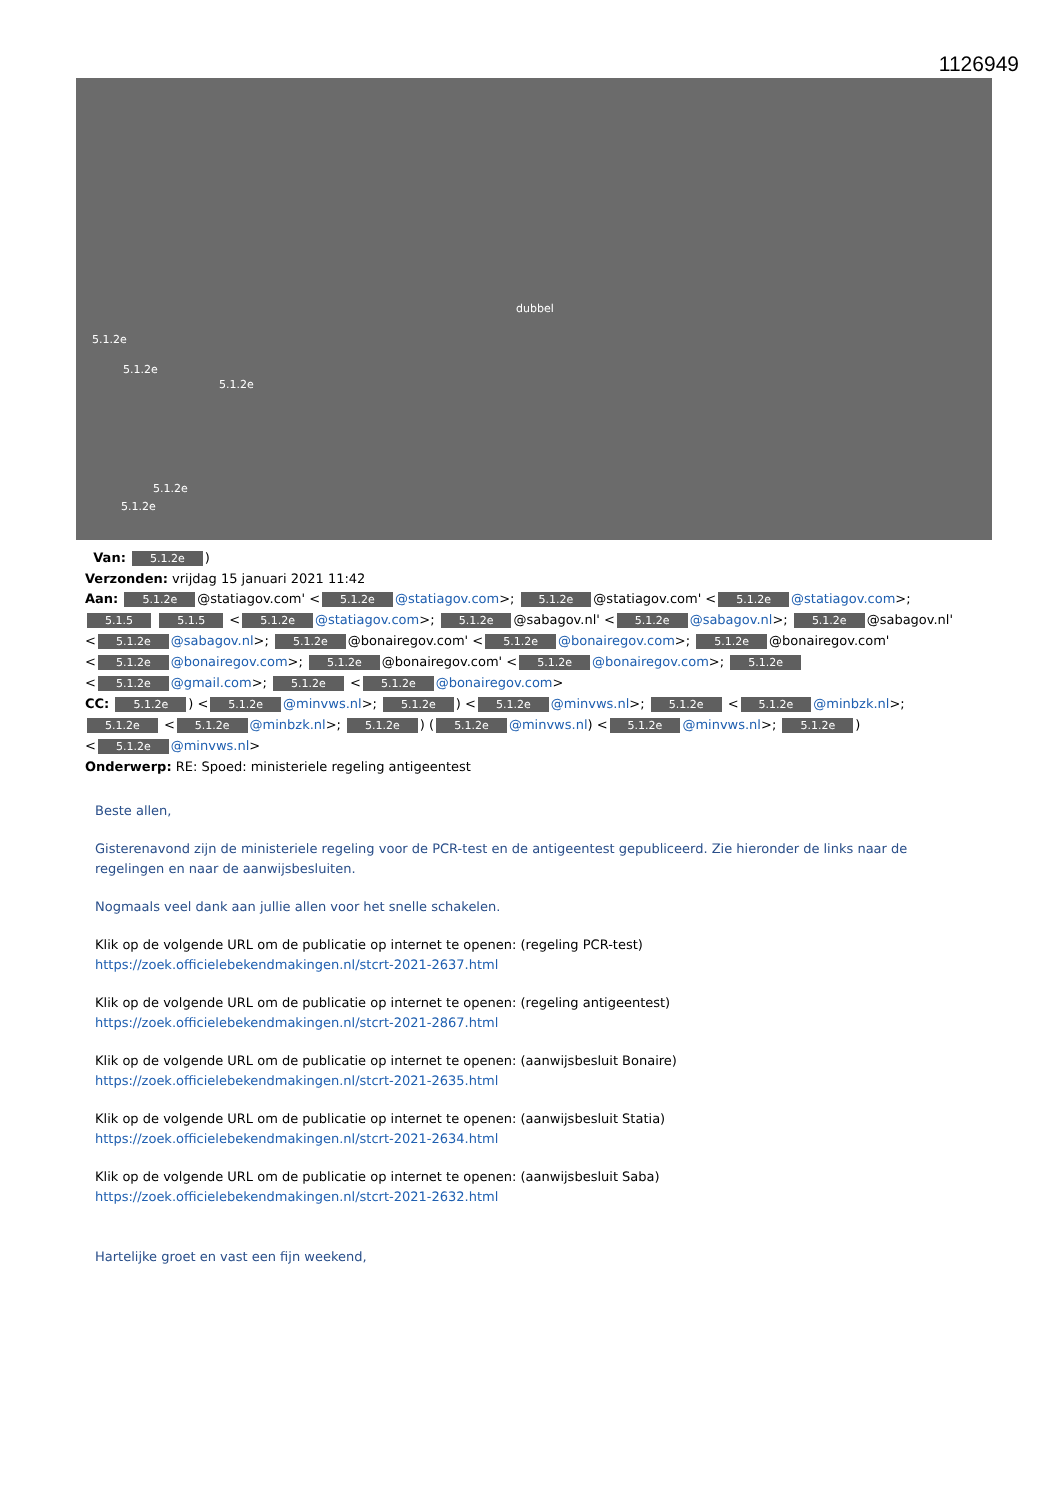1126949
dubbel
5.1.2e
5.1.2e
5.1.2e
5.1.2e
5.1.2e
Van: 5.1.2e)
Verzonden: vrijdag 15 januari 2021 11:42
Aan: 5.1.2e @statiagov.com' < 5.1.2e @statiagov.com>; 5.1.2e @statiagov.com' < 5.1.2e @statiagov.com>; 5.1.5 5.1.5 < 5.1.2e @statiagov.com>; 5.1.2e @sabagov.nl' < 5.1.2e @sabagov.nl>; 5.1.2e @sabagov.nl' < 5.1.2e @sabagov.nl>; 5.1.2e @bonairegov.com' < 5.1.2e @bonairegov.com>; 5.1.2e @bonairegov.com' < 5.1.2e @bonairegov.com>; 5.1.2e @bonairegov.com' < 5.1.2e @bonairegov.com>; 5.1.2e < 5.1.2e @gmail.com>; 5.1.2e < 5.1.2e @bonairegov.com>
CC: 5.1.2e) < 5.1.2e @minvws.nl>; 5.1.2e) < 5.1.2e @minvws.nl>; 5.1.2e < 5.1.2e @minbzk.nl>; 5.1.2e < 5.1.2e @minbzk.nl>; 5.1.2e) (5.1.2e @minvws.nl) < 5.1.2e @minvws.nl>; 5.1.2e) < 5.1.2e @minvws.nl>
Onderwerp: RE: Spoed: ministeriele regeling antigeentest
Beste allen,
Gisterenavond zijn de ministeriele regeling voor de PCR-test en de antigeentest gepubliceerd. Zie hieronder de links naar de regelingen en naar de aanwijsbesluiten.
Nogmaals veel dank aan jullie allen voor het snelle schakelen.
Klik op de volgende URL om de publicatie op internet te openen: (regeling PCR-test)
https://zoek.officielebekendmakingen.nl/stcrt-2021-2637.html
Klik op de volgende URL om de publicatie op internet te openen: (regeling antigeentest)
https://zoek.officielebekendmakingen.nl/stcrt-2021-2867.html
Klik op de volgende URL om de publicatie op internet te openen: (aanwijsbesluit Bonaire)
https://zoek.officielebekendmakingen.nl/stcrt-2021-2635.html
Klik op de volgende URL om de publicatie op internet te openen: (aanwijsbesluit Statia)
https://zoek.officielebekendmakingen.nl/stcrt-2021-2634.html
Klik op de volgende URL om de publicatie op internet te openen: (aanwijsbesluit Saba)
https://zoek.officielebekendmakingen.nl/stcrt-2021-2632.html
Hartelijke groet en vast een fijn weekend,